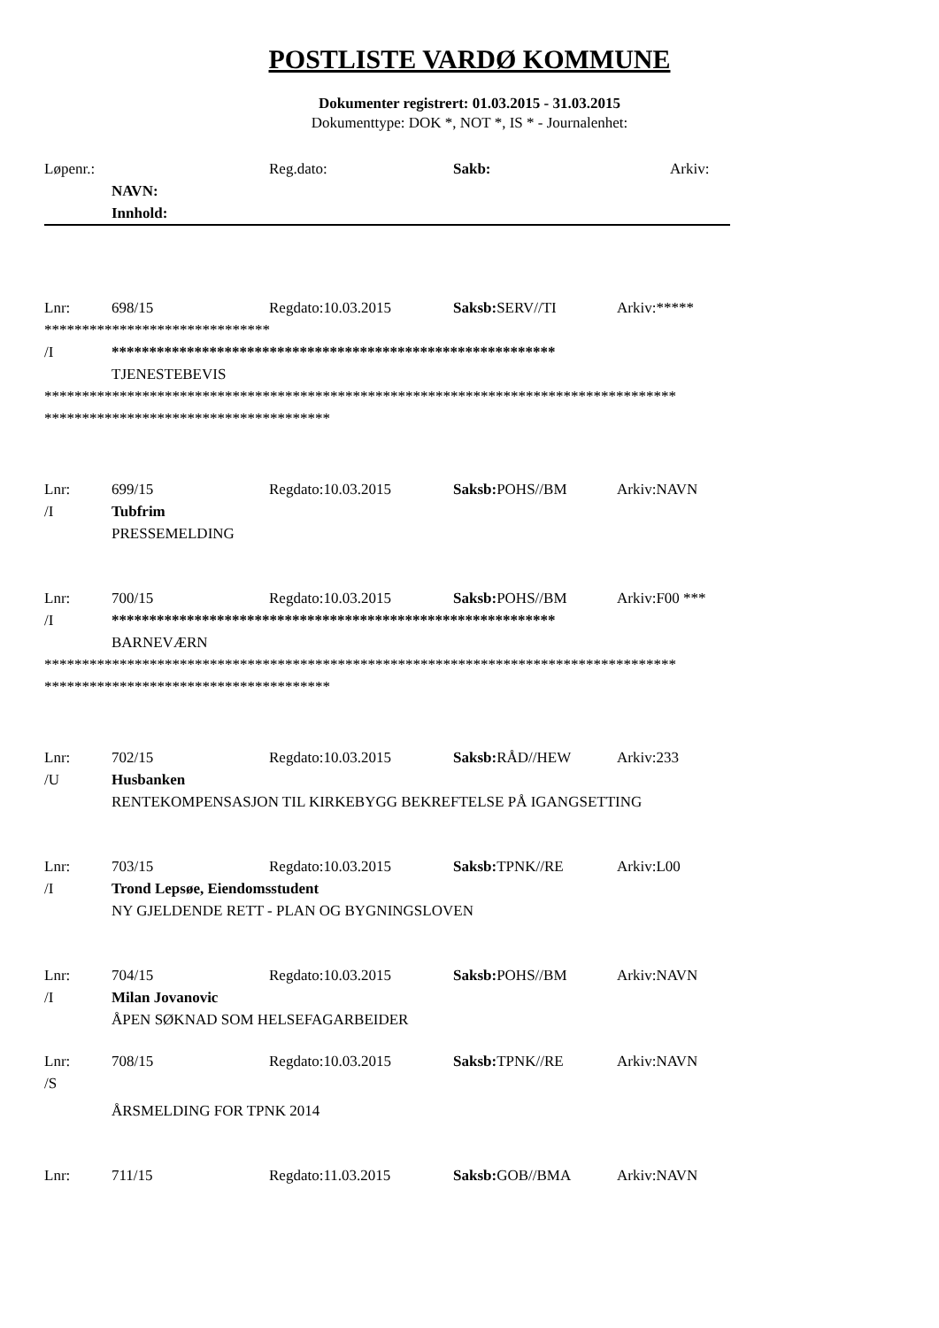POSTLISTE VARDØ KOMMUNE
Dokumenter registrert: 01.03.2015 - 31.03.2015
Dokumenttype: DOK *, NOT *, IS * - Journalenhet:
Løpenr.: Reg.dato: Sakb: Arkiv:
NAVN:
Innhold:
Lnr: 698/15 Regdato:10.03.2015 Saksb: SERV//TI Arkiv:*****
******************************
/I ***********************************************************
TJENESTEBEVIS
************************************************************************************
**************************************
Lnr: 699/15 Regdato:10.03.2015 Saksb: POHS//BM Arkiv:NAVN
/I Tubfrim
PRESSEMELDING
Lnr: 700/15 Regdato:10.03.2015 Saksb: POHS//BM Arkiv:F00 ***
/I ***********************************************************
BARNEVÆRN
************************************************************************************
**************************************
Lnr: 702/15 Regdato:10.03.2015 Saksb: RÅD//HEW Arkiv:233
/U Husbanken
RENTEKOMPENSASJON TIL KIRKEBYGG BEKREFTELSE PÅ IGANGSETTING
Lnr: 703/15 Regdato:10.03.2015 Saksb: TPNK//RE Arkiv:L00
/I Trond Lepsøe, Eiendomsstudent
NY GJELDENDE RETT - PLAN OG BYGNINGSLOVEN
Lnr: 704/15 Regdato:10.03.2015 Saksb: POHS//BM Arkiv:NAVN
/I Milan Jovanovic
ÅPEN SØKNAD SOM HELSEFAGARBEIDER
Lnr: 708/15 Regdato:10.03.2015 Saksb: TPNK//RE Arkiv:NAVN
/S
ÅRSMELDING FOR TPNK 2014
Lnr: 711/15 Regdato:11.03.2015 Saksb: GOB//BMA Arkiv:NAVN